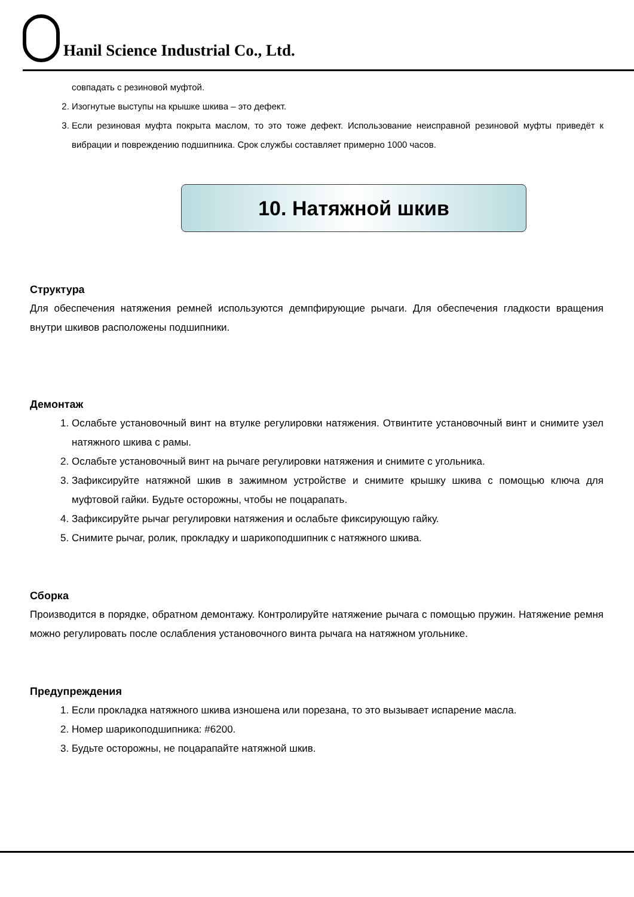Hanil Science Industrial Co., Ltd.
совпадать с резиновой муфтой.
2. Изогнутые выступы на крышке шкива – это дефект.
3. Если резиновая муфта покрыта маслом, то это тоже дефект. Использование неисправной резиновой муфты приведёт к вибрации и повреждению подшипника. Срок службы составляет примерно 1000 часов.
10. Натяжной шкив
Структура
Для обеспечения натяжения ремней используются демпфирующие рычаги. Для обеспечения гладкости вращения внутри шкивов расположены подшипники.
Демонтаж
1. Ослабьте установочный винт на втулке регулировки натяжения. Отвинтите установочный винт и снимите узел натяжного шкива с рамы.
2. Ослабьте установочный винт на рычаге регулировки натяжения и снимите с угольника.
3. Зафиксируйте натяжной шкив в зажимном устройстве и снимите крышку шкива с помощью ключа для муфтовой гайки. Будьте осторожны, чтобы не поцарапать.
4. Зафиксируйте рычаг регулировки натяжения и ослабьте фиксирующую гайку.
5. Снимите рычаг, ролик, прокладку и шарикоподшипник с натяжного шкива.
Сборка
Производится в порядке, обратном демонтажу. Контролируйте натяжение рычага с помощью пружин. Натяжение ремня можно регулировать после ослабления установочного винта рычага на натяжном угольнике.
Предупреждения
1. Если прокладка натяжного шкива изношена или порезана, то это вызывает испарение масла.
2. Номер шарикоподшипника: #6200.
3. Будьте осторожны, не поцарапайте натяжной шкив.